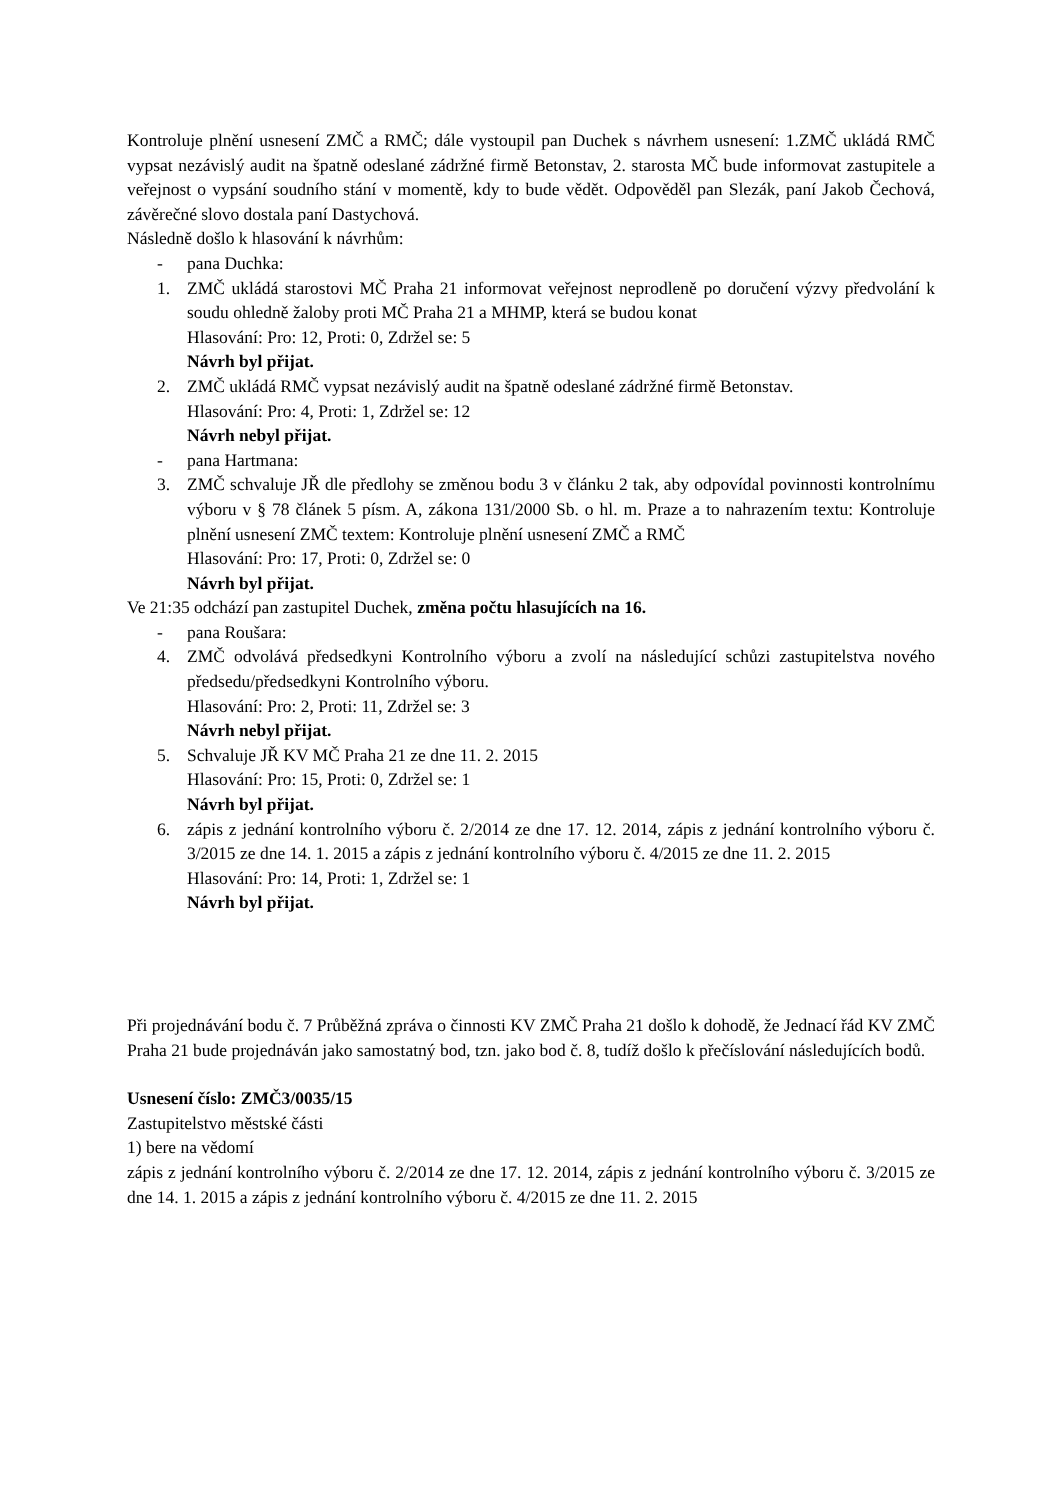Kontroluje plnění usnesení ZMČ a RMČ; dále vystoupil pan Duchek s návrhem usnesení: 1.ZMČ ukládá RMČ vypsat nezávislý audit na špatně odeslané zádržné firmě Betonstav, 2. starosta MČ bude informovat zastupitele a veřejnost o vypsání soudního stání v momentě, kdy to bude vědět. Odpověděl pan Slezák, paní Jakob Čechová, závěrečné slovo dostala paní Dastychová.
Následně došlo k hlasování k návrhům:
- pana Duchka:
1. ZMČ ukládá starostovi MČ Praha 21 informovat veřejnost neprodleně po doručení výzvy předvolání k soudu ohledně žaloby proti MČ Praha 21 a MHMP, která se budou konat
Hlasování: Pro: 12, Proti: 0, Zdržel se: 5
Návrh byl přijat.
2. ZMČ ukládá RMČ vypsat nezávislý audit na špatně odeslané zádržné firmě Betonstav.
Hlasování: Pro: 4, Proti: 1, Zdržel se: 12
Návrh nebyl přijat.
- pana Hartmana:
3. ZMČ schvaluje JŘ dle předlohy se změnou bodu 3 v článku 2 tak, aby odpovídal povinnosti kontrolnímu výboru v § 78 článek 5 písm. A, zákona 131/2000 Sb. o hl. m. Praze a to nahrazením textu: Kontroluje plnění usnesení ZMČ textem: Kontroluje plnění usnesení ZMČ a RMČ
Hlasování: Pro: 17, Proti: 0, Zdržel se: 0
Návrh byl přijat.
Ve 21:35 odchází pan zastupitel Duchek, změna počtu hlasujících na 16.
- pana Roušara:
4. ZMČ odvolává předsedkyni Kontrolního výboru a zvolí na následující schůzi zastupitelstva nového předsedu/předsedkyni Kontrolního výboru.
Hlasování: Pro: 2, Proti: 11, Zdržel se: 3
Návrh nebyl přijat.
5. Schvaluje JŘ KV MČ Praha 21 ze dne 11. 2. 2015
Hlasování: Pro: 15, Proti: 0, Zdržel se: 1
Návrh byl přijat.
6. zápis z jednání kontrolního výboru č. 2/2014 ze dne 17. 12. 2014, zápis z jednání kontrolního výboru č. 3/2015 ze dne 14. 1. 2015 a zápis z jednání kontrolního výboru č. 4/2015 ze dne 11. 2. 2015
Hlasování: Pro: 14, Proti: 1, Zdržel se: 1
Návrh byl přijat.
Při projednávání bodu č. 7 Průběžná zpráva o činnosti KV ZMČ Praha 21 došlo k dohodě, že Jednací řád KV ZMČ Praha 21 bude projednáván jako samostatný bod, tzn. jako bod č. 8, tudíž došlo k přečíslování následujících bodů.
Usnesení číslo: ZMČ3/0035/15
Zastupitelstvo městské části
1) bere na vědomí
zápis z jednání kontrolního výboru č. 2/2014 ze dne 17. 12. 2014, zápis z jednání kontrolního výboru č. 3/2015 ze dne 14. 1. 2015 a zápis z jednání kontrolního výboru č. 4/2015 ze dne 11. 2. 2015